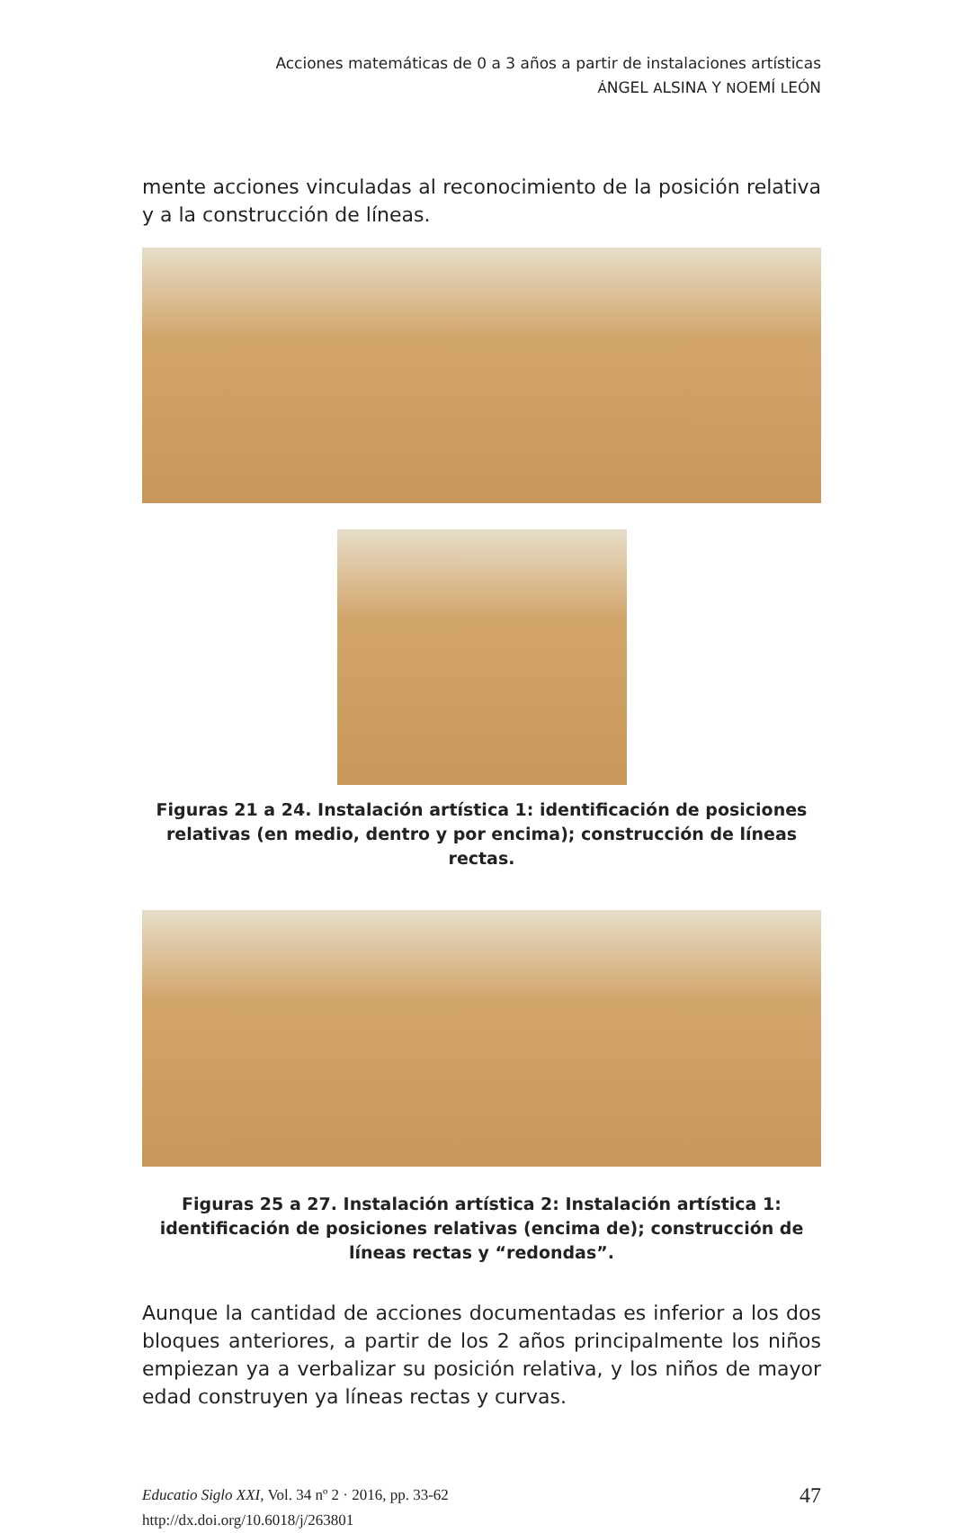Acciones matemáticas de 0 a 3 años a partir de instalaciones artísticas
ÁNGEL ALSINA Y NOEMÍ LEÓN
mente acciones vinculadas al reconocimiento de la posición relativa y a la construcción de líneas.
Figuras 21 a 24. Instalación artística 1: identificación de posiciones relativas (en medio, dentro y por encima); construcción de líneas rectas.
Figuras 25 a 27. Instalación artística 2: Instalación artística 1: identificación de posiciones relativas (encima de); construcción de líneas rectas y “redondas”.
Aunque la cantidad de acciones documentadas es inferior a los dos bloques anteriores, a partir de los 2 años principalmente los niños empiezan ya a verbalizar su posición relativa, y los niños de mayor edad construyen ya líneas rectas y curvas.
Educatio Siglo XXI, Vol. 34 nº 2 · 2016, pp. 33-62
http://dx.doi.org/10.6018/j/263801
47